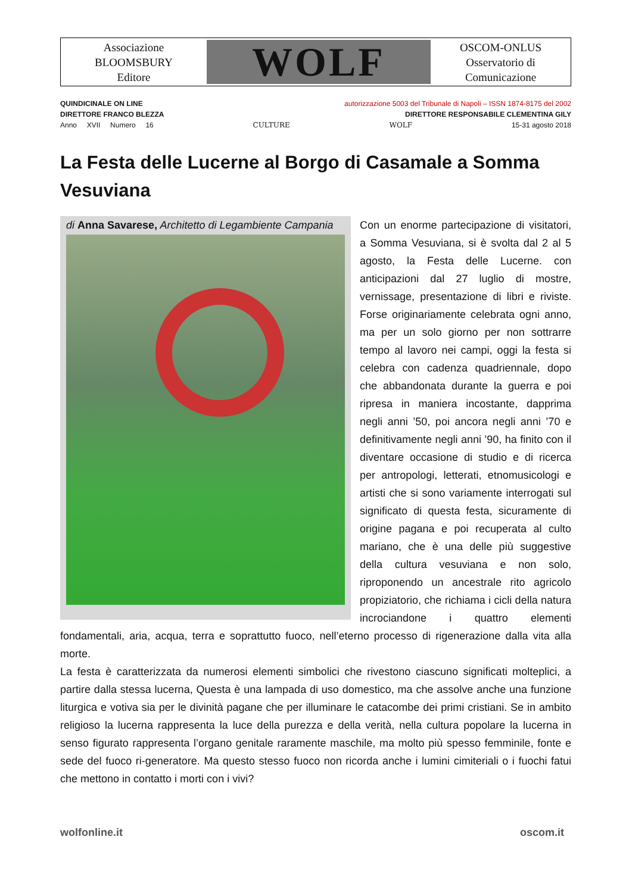Associazione
BLOOMSBURY
Editore
WOLF
OSCOM-ONLUS
Osservatorio di
Comunicazione
QUINDICINALE ON LINE autorizzazione 5003 del Tribunale di Napoli – ISSN 1874-8175 del 2002
DIRETTORE FRANCO BLEZZA DIRETTORE RESPONSABILE CLEMENTINA GILY
Anno XVII Numero 16 CULTURE WOLF 15-31 agosto 2018
La Festa delle Lucerne al Borgo di Casamale a Somma Vesuviana
di Anna Savarese, Architetto di Legambiente Campania
Con un enorme partecipazione di visitatori, a Somma Vesuviana, si è svolta dal 2 al 5 agosto, la Festa delle Lucerne. con anticipazioni dal 27 luglio di mostre, vernissage, presentazione di libri e riviste. Forse originariamente celebrata ogni anno, ma per un solo giorno per non sottrarre tempo al lavoro nei campi, oggi la festa si celebra con cadenza quadriennale, dopo che abbandonata durante la guerra e poi ripresa in maniera incostante, dapprima negli anni ’50, poi ancora negli anni ’70 e definitivamente negli anni ’90, ha finito con il diventare occasione di studio e di ricerca per antropologi, letterati, etnomusicologi e artisti che si sono variamente interrogati sul significato di questa festa, sicuramente di origine pagana e poi recuperata al culto mariano, che è una delle più suggestive della cultura vesuviana e non solo, riproponendo un ancestrale rito agricolo propiziatorio, che richiama i cicli della natura incrociandone i quattro elementi fondamentali, aria, acqua, terra e soprattutto fuoco, nell’eterno processo di rigenerazione dalla vita alla morte.
La festa è caratterizzata da numerosi elementi simbolici che rivestono ciascuno significati molteplici, a partire dalla stessa lucerna, Questa è una lampada di uso domestico, ma che assolve anche una funzione liturgica e votiva sia per le divinità pagane che per illuminare le catacombe dei primi cristiani. Se in ambito religioso la lucerna rappresenta la luce della purezza e della verità, nella cultura popolare la lucerna in senso figurato rappresenta l’organo genitale raramente maschile, ma molto più spesso femminile, fonte e sede del fuoco ri-generatore. Ma questo stesso fuoco non ricorda anche i lumini cimiteriali o i fuochi fatui che mettono in contatto i morti con i vivi?
wolfonline.it oscom.it